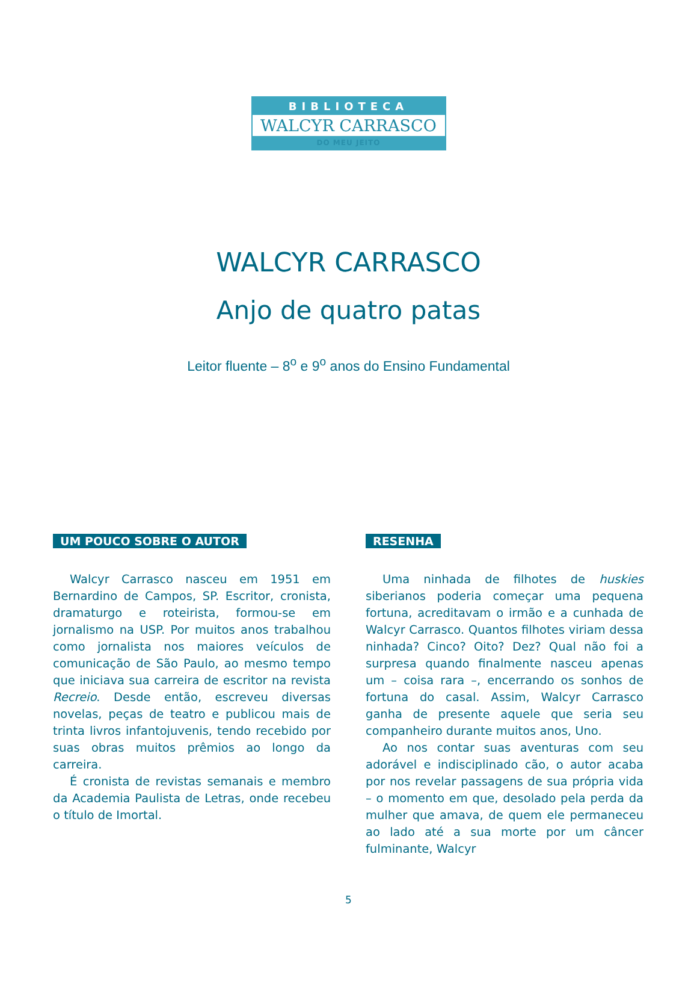BIBLIOTECA
WALCYR CARRASCO
DO MEU JEITO
WALCYR CARRASCO
Anjo de quatro patas
Leitor fluente – 8<sup>o</sup> e 9<sup>o</sup> anos do Ensino Fundamental
UM POUCO SOBRE O AUTOR
Walcyr Carrasco nasceu em 1951 em Bernardino de Campos, SP. Escritor, cronista, dramaturgo e roteirista, formou-se em jornalismo na USP. Por muitos anos trabalhou como jornalista nos maiores veículos de comunicação de São Paulo, ao mesmo tempo que iniciava sua carreira de escritor na revista Recreio. Desde então, escreveu diversas novelas, peças de teatro e publicou mais de trinta livros infantojuvenis, tendo recebido por suas obras muitos prêmios ao longo da carreira.
É cronista de revistas semanais e membro da Academia Paulista de Letras, onde recebeu o título de Imortal.
RESENHA
Uma ninhada de filhotes de huskies siberianos poderia começar uma pequena fortuna, acreditavam o irmão e a cunhada de Walcyr Carrasco. Quantos filhotes viriam dessa ninhada? Cinco? Oito? Dez? Qual não foi a surpresa quando finalmente nasceu apenas um – coisa rara –, encerrando os sonhos de fortuna do casal. Assim, Walcyr Carrasco ganha de presente aquele que seria seu companheiro durante muitos anos, Uno.
Ao nos contar suas aventuras com seu adorável e indisciplinado cão, o autor acaba por nos revelar passagens de sua própria vida – o momento em que, desolado pela perda da mulher que amava, de quem ele permaneceu ao lado até a sua morte por um câncer fulminante, Walcyr
5